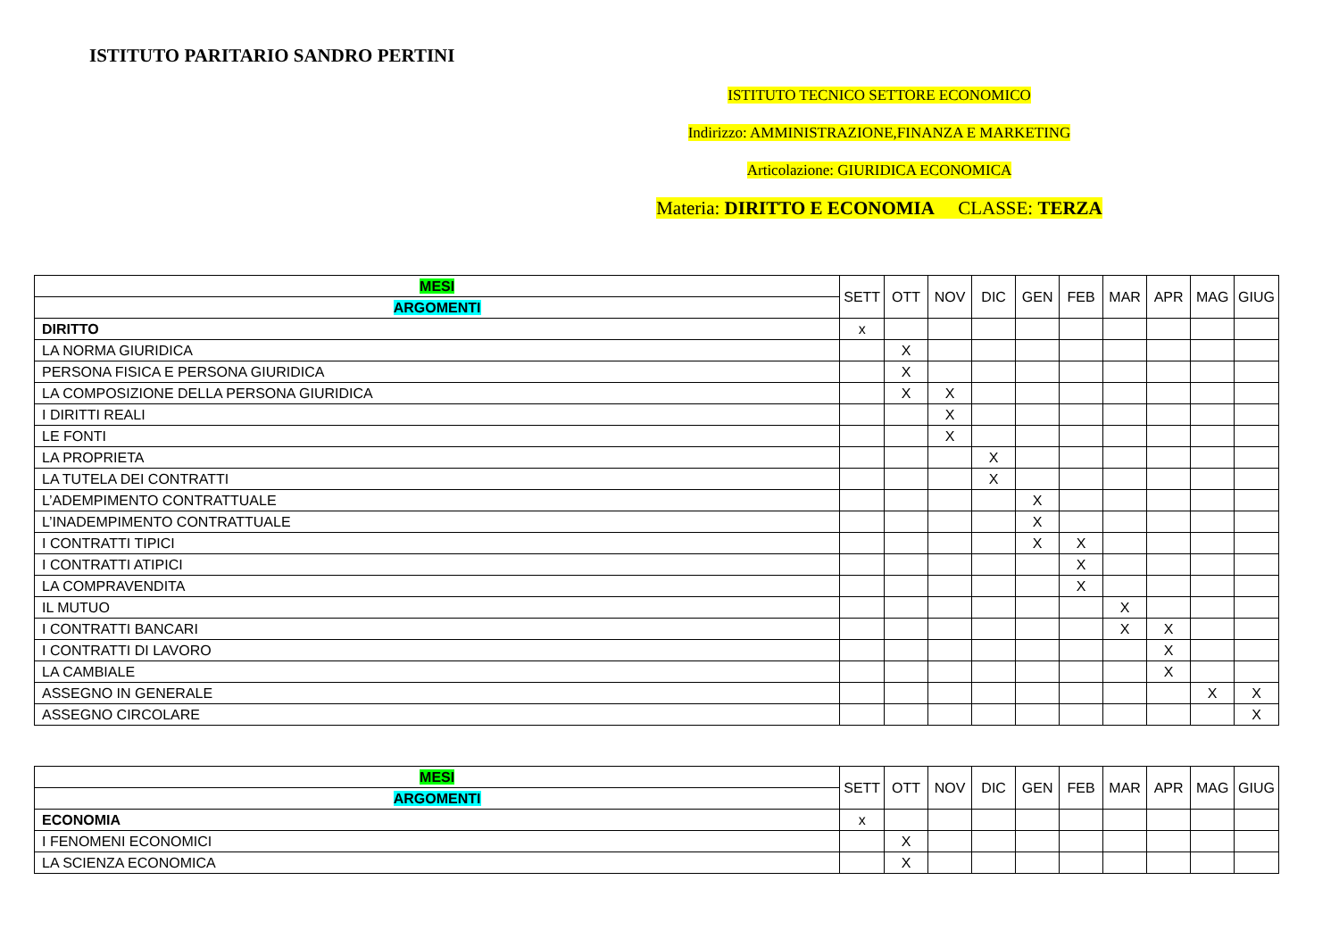ISTITUTO PARITARIO SANDRO PERTINI
ISTITUTO TECNICO SETTORE ECONOMICO
Indirizzo: AMMINISTRAZIONE,FINANZA E MARKETING
Articolazione: GIURIDICA ECONOMICA
Materia: DIRITTO E ECONOMIA CLASSE: TERZA
| MESI | SETT | OTT | NOV | DIC | GEN | FEB | MAR | APR | MAG | GIUG |
| ARGOMENTI | | | | | | | | | | |
| DIRITTO | x | | | | | | | | | |
| LA NORMA GIURIDICA | | X | | | | | | | | |
| PERSONA FISICA E PERSONA GIURIDICA | | X | | | | | | | | |
| LA COMPOSIZIONE DELLA PERSONA GIURIDICA | | X | X | | | | | | | |
| I DIRITTI REALI | | | X | | | | | | | |
| LE FONTI | | | X | | | | | | | |
| LA PROPRIETA | | | | X | | | | | | |
| LA TUTELA DEI CONTRATTI | | | | X | | | | | | |
| L’ADEMPIMENTO CONTRATTUALE | | | | | X | | | | | |
| L’INADEMPIMENTO CONTRATTUALE | | | | | X | | | | | |
| I CONTRATTI TIPICI | | | | | X | X | | | | |
| I CONTRATTI ATIPICI | | | | | | X | | | | |
| LA COMPRAVENDITA | | | | | | X | | | | |
| IL MUTUO | | | | | | | X | | | |
| I CONTRATTI BANCARI | | | | | | | X | X | | |
| I CONTRATTI DI LAVORO | | | | | | | | X | | |
| LA CAMBIALE | | | | | | | | X | | |
| ASSEGNO IN GENERALE | | | | | | | | | X | X |
| ASSEGNO CIRCOLARE | | | | | | | | | | X |
| MESI | SETT | OTT | NOV | DIC | GEN | FEB | MAR | APR | MAG | GIUG |
| ARGOMENTI | | | | | | | | | | |
| ECONOMIA | x | | | | | | | | | |
| I FENOMENI ECONOMICI | | X | | | | | | | | |
| LA SCIENZA ECONOMICA | | X | | | | | | | | |